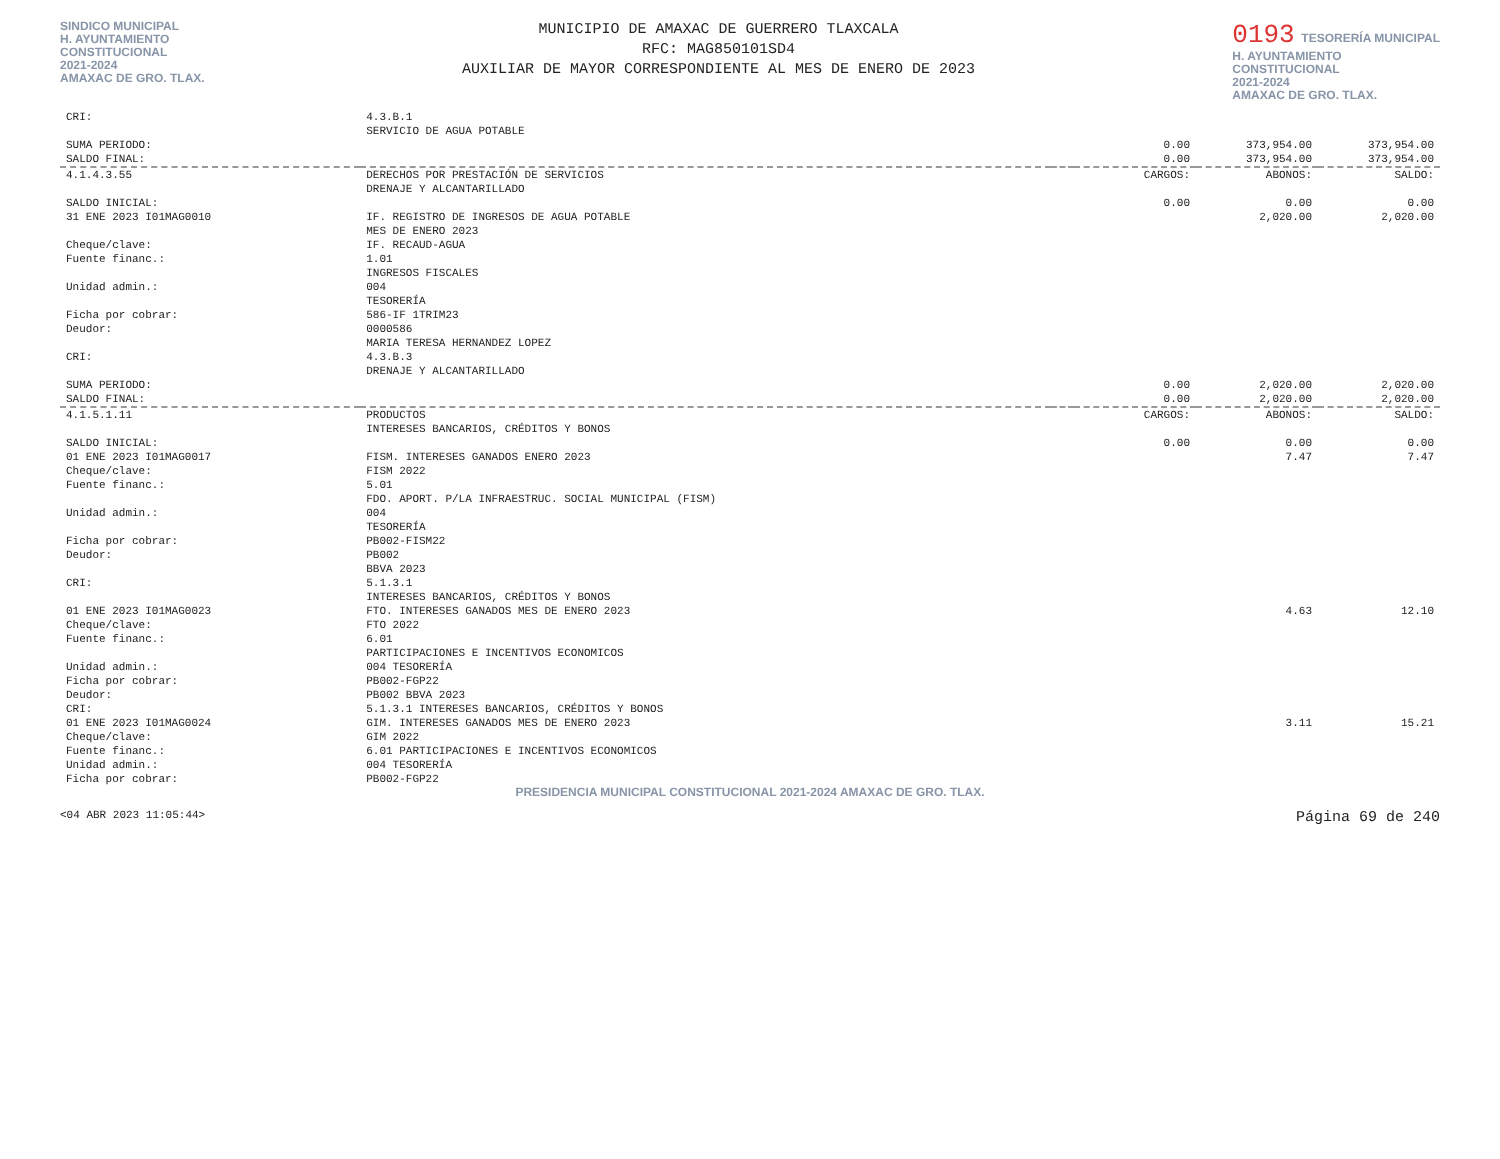SINDICO MUNICIPAL
H. AYUNTAMIENTO
CONSTITUCIONAL
2021-2024
AMAXAC DE GRO. TLAX.
MUNICIPIO DE AMAXAC DE GUERRERO TLAXCALA
RFC: MAG850101SD4
AUXILIAR DE MAYOR CORRESPONDIENTE AL MES DE ENERO DE 2023
0193 TESORERÍA MUNICIPAL
H. AYUNTAMIENTO
CONSTITUCIONAL
2021-2024
AMAXAC DE GRO. TLAX.
| CRI: | 4.3.B.1 | | | | |
| | SERVICIO DE AGUA POTABLE | | | | |
| SUMA PERIODO: | | | 0.00 | 373,954.00 | 373,954.00 |
| SALDO FINAL: | | | 0.00 | 373,954.00 | 373,954.00 |
| 4.1.4.3.55 | DERECHOS POR PRESTACIÓN DE SERVICIOS | | CARGOS: | ABONOS: | SALDO: |
| | DRENAJE Y ALCANTARILLADO | | | | |
| SALDO INICIAL: | | | 0.00 | 0.00 | 0.00 |
| 31 ENE 2023 I01MAG0010 | IF. REGISTRO DE INGRESOS DE AGUA POTABLE | | | 2,020.00 | 2,020.00 |
| | MES DE ENERO 2023 | | | | |
| Cheque/clave: | IF. RECAUD-AGUA | | | | |
| Fuente financ.: | 1.01 | | | | |
| | INGRESOS FISCALES | | | | |
| Unidad admin.: | 004 | | | | |
| | TESORERÍA | | | | |
| Ficha por cobrar: | 586-IF 1TRIM23 | | | | |
| Deudor: | 0000586 | | | | |
| | MARIA TERESA HERNANDEZ LOPEZ | | | | |
| CRI: | 4.3.B.3 | | | | |
| | DRENAJE Y ALCANTARILLADO | | | | |
| SUMA PERIODO: | | | 0.00 | 2,020.00 | 2,020.00 |
| SALDO FINAL: | | | 0.00 | 2,020.00 | 2,020.00 |
| 4.1.5.1.11 | PRODUCTOS | | CARGOS: | ABONOS: | SALDO: |
| | INTERESES BANCARIOS, CRÉDITOS Y BONOS | | | | |
| SALDO INICIAL: | | | 0.00 | 0.00 | 0.00 |
| 01 ENE 2023 I01MAG0017 | FISM. INTERESES GANADOS ENERO 2023 | | | 7.47 | 7.47 |
| Cheque/clave: | FISM 2022 | | | | |
| Fuente financ.: | 5.01 | | | | |
| | FDO. APORT. P/LA INFRAESTRUC. SOCIAL MUNICIPAL (FISM) | | | | |
| Unidad admin.: | 004 | | | | |
| | TESORERÍA | | | | |
| Ficha por cobrar: | PB002-FISM22 | | | | |
| Deudor: | PB002 | | | | |
| | BBVA 2023 | | | | |
| CRI: | 5.1.3.1 | | | | |
| | INTERESES BANCARIOS, CRÉDITOS Y BONOS | | | | |
| 01 ENE 2023 I01MAG0023 | FTO. INTERESES GANADOS MES DE ENERO 2023 | | | 4.63 | 12.10 |
| Cheque/clave: | FTO 2022 | | | | |
| Fuente financ.: | 6.01 | | | | |
| | PARTICIPACIONES E INCENTIVOS ECONOMICOS | | | | |
| Unidad admin.: | 004 TESORERÍA | | | | |
| Ficha por cobrar: | PB002-FGP22 | | | | |
| Deudor: | PB002 BBVA 2023 | | | | |
| CRI: | 5.1.3.1 INTERESES BANCARIOS, CRÉDITOS Y BONOS | | | | |
| 01 ENE 2023 I01MAG0024 | GIM. INTERESES GANADOS MES DE ENERO 2023 | | | 3.11 | 15.21 |
| Cheque/clave: | GIM 2022 | | | | |
| Fuente financ.: | 6.01 PARTICIPACIONES E INCENTIVOS ECONOMICOS | | | | |
| Unidad admin.: | 004 TESORERÍA | | | | |
| Ficha por cobrar: | PB002-FGP22 | | | | |
PRESIDENCIA MUNICIPAL CONSTITUCIONAL 2021-2024 AMAXAC DE GRO. TLAX.
<04 ABR 2023 11:05:44> Página 69 de 240